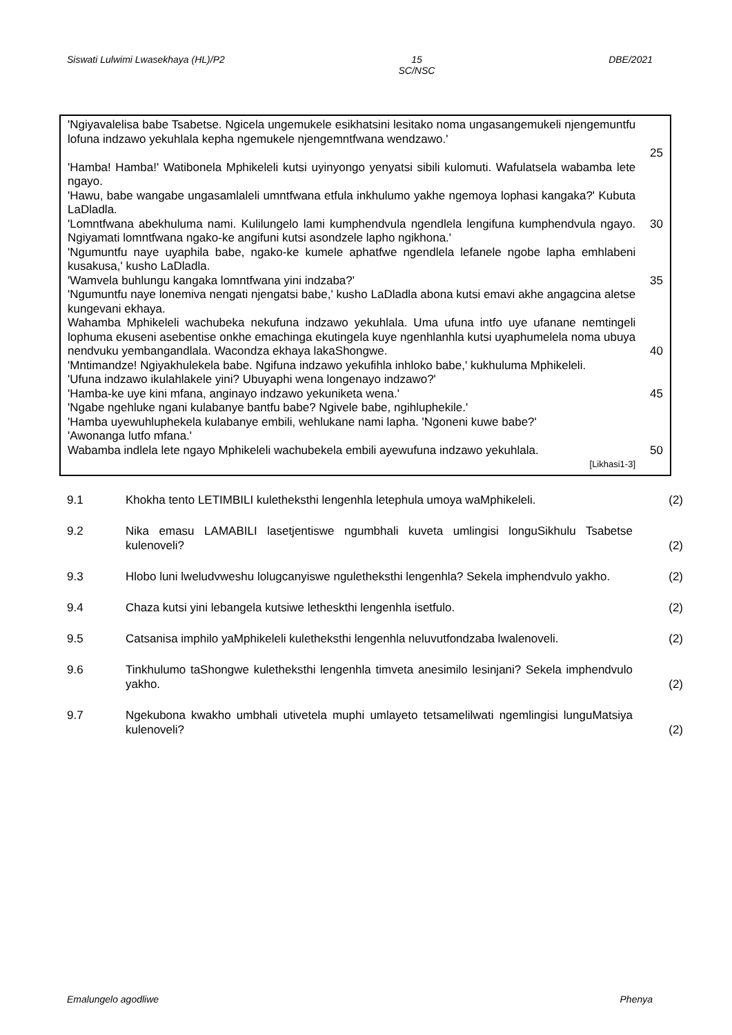Siswati Lulwimi Lwasekhaya (HL)/P2 15
SC/NSC DBE/2021
'Ngiyavalelisa babe Tsabetse. Ngicela ungemukele esikhatsini lesitako noma ungasangemukeli njengemuntfu lofuna indzawo yekuhlala kepha ngemukele njengemntfwana wendzawo.'
25
'Hamba! Hamba!' Watibonela Mphikeleli kutsi uyinyongo yenyatsi sibili kulomuti. Wafulatsela wabamba lete ngayo.
'Hawu, babe wangabe ungasamlaleli umntfwana etfula inkhulumo yakhe ngemoya lophasi kangaka?' Kubuta LaDladla.
'Lomntfwana abekhuluma nami. Kulilungelo lami kumphendvula ngendlela lengifuna kumphendvula ngayo. Ngiyamati lomntfwana ngako-ke angifuni kutsi asondzele lapho ngikhona.'
30
'Ngumuntfu naye uyaphila babe, ngako-ke kumele aphatfwe ngendlela lefanele ngobe lapha emhlabeni kusakusa,' kusho LaDladla.
'Wamvela buhlungu kangaka lomntfwana yini indzaba?' 35
'Ngumuntfu naye lonemiva nengati njengatsi babe,' kusho LaDladla abona kutsi emavi akhe angagcina aletse kungevani ekhaya.
Wahamba Mphikeleli wachubeka nekufuna indzawo yekuhlala. Uma ufuna intfo uye ufanane nemtingeli lophuma ekuseni asebentise onkhe emachinga ekutingela kuye ngenhlanhla kutsi uyaphumelela noma ubuya nendvuku yembangandlala. Wacondza ekhaya lakaShongwe.
40
'Mntimandze! Ngiyakhulekela babe. Ngifuna indzawo yekufihla inhloko babe,' kukhuluma Mphikeleli.
'Ufuna indzawo ikulahlakele yini? Ubuyaphi wena longenayo indzawo?'
'Hamba-ke uye kini mfana, anginayo indzawo yekuniketa wena.' 45
'Ngabe ngehluke ngani kulabanye bantfu babe? Ngivele babe, ngihluphekile.'
'Hamba uyewuhluphekela kulabanye embili, wehlukane nami lapha. 'Ngoneni kuwe babe?'
'Awonanga lutfo mfana.'
Wabamba indlela lete ngayo Mphikeleli wachubekela embili ayewufuna indzawo yekuhlala.
50
[Likhasi1-3]
9.1 Khokha tento LETIMBILI kulethekst­hi lengenhla letephula umoya waMphikeleli.
(2)
9.2 Nika emasu LAMABILI lasetjentiswe ngumbhali kuveta umlingisi longuSikhulu Tsabetse kulenoveli?
(2)
9.3 Hlobo luni lweludvweshu lolugcanyiswe ngulethe­ksthi lengenhla? Sekela imphendvulo yakho.
(2)
9.4 Chaza kutsi yini lebangela kutsiwe letheskthi lengenhla isetfulo. (2)
9.5 Catsanisa imphilo yaMphikeleli kulethe­ksthi lengenhla neluvutfondzaba lwalenoveli.
(2)
9.6 Tinkhulumo taShongwe kulethe­ksthi lengenhla timveta anesimilo lesinjani? Sekela imphendvulo yakho.
(2)
9.7 Ngekubona kwakho umbhali utivetela muphi umlayeto tetsamelilwati ngemlingisi lunguMatsiya kulenoveli?
(2)
Emalungelo agodliwe Phenya